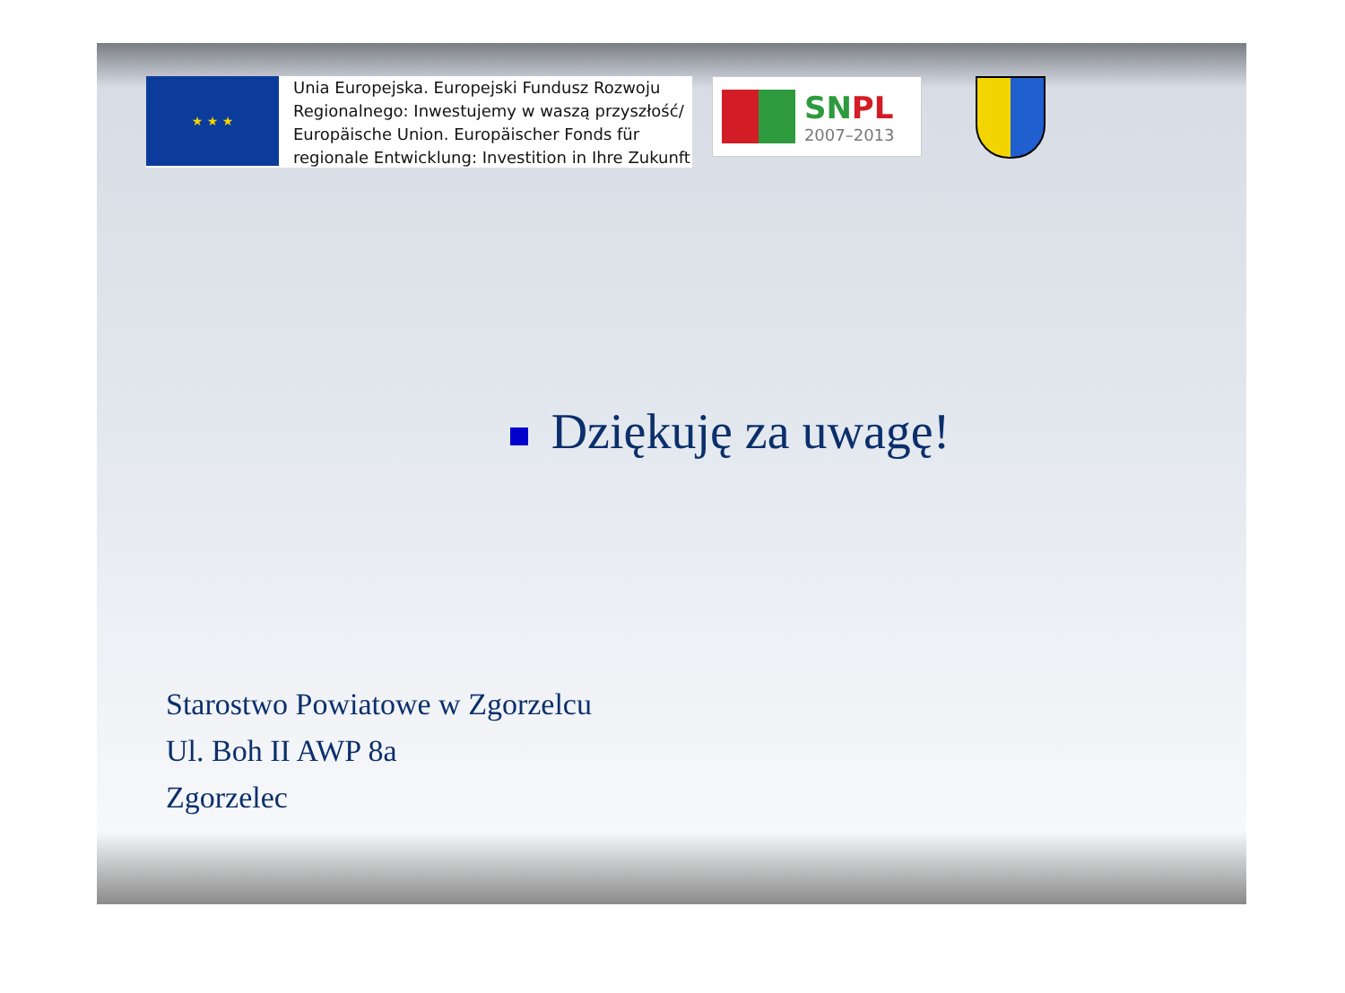★ ★ ★
Unia Europejska. Europejski Fundusz Rozwoju
Regionalnego: Inwestujemy w waszą przyszłość/
Europäische Union. Europäischer Fonds für
regionale Entwicklung: Investition in Ihre Zukunft
SNPL
2007–2013
Dziękuję za uwagę!
Starostwo Powiatowe w Zgorzelcu
Ul. Boh II AWP 8a
Zgorzelec